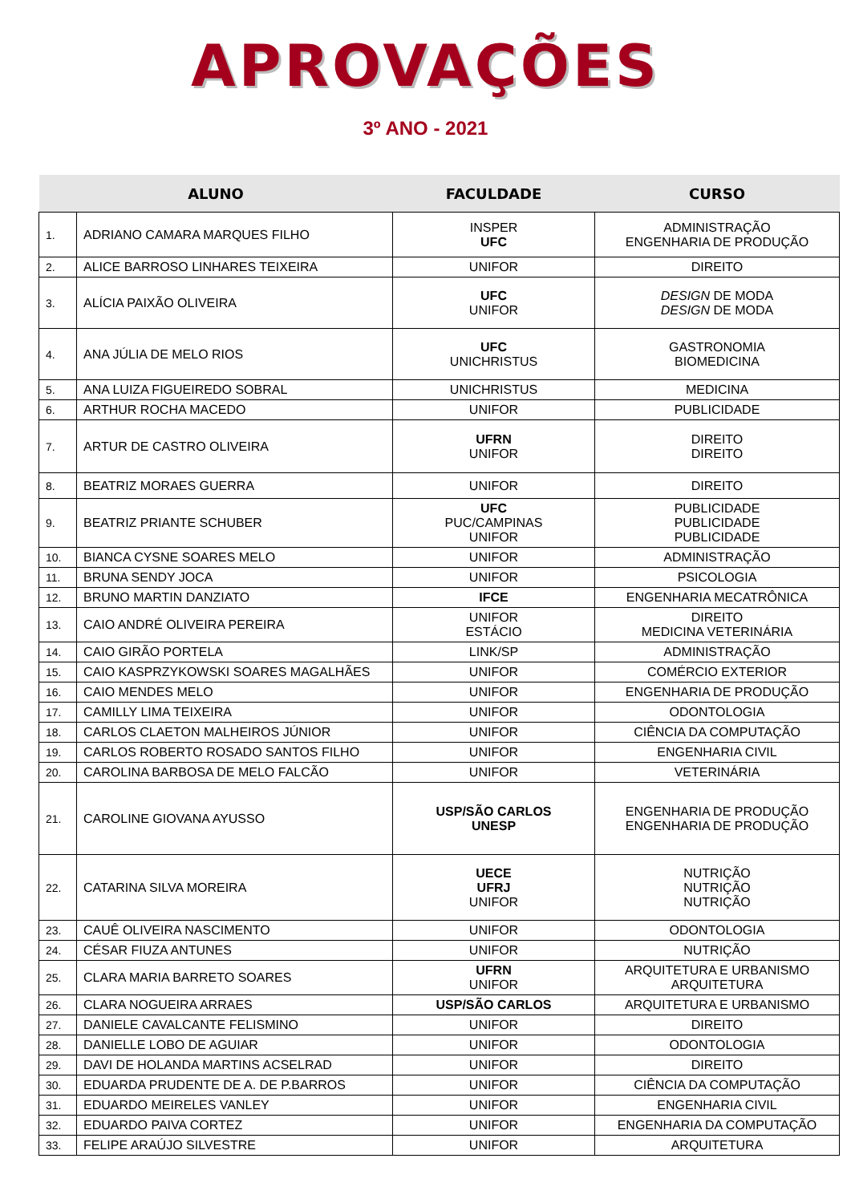APROVAÇÕES
3º ANO - 2021
| ALUNO | | FACULDADE | CURSO |
| --- | --- | --- | --- |
| 1. | ADRIANO CAMARA MARQUES FILHO | INSPER UFC | ADMINISTRAÇÃO ENGENHARIA DE PRODUÇÃO |
| 2. | ALICE BARROSO LINHARES TEIXEIRA | UNIFOR | DIREITO |
| 3. | ALÍCIA PAIXÃO OLIVEIRA | UFC UNIFOR | DESIGN DE MODA DESIGN DE MODA |
| 4. | ANA JÚLIA DE MELO RIOS | UFC UNICHRISTUS | GASTRONOMIA BIOMEDICINA |
| 5. | ANA LUIZA FIGUEIREDO SOBRAL | UNICHRISTUS | MEDICINA |
| 6. | ARTHUR ROCHA MACEDO | UNIFOR | PUBLICIDADE |
| 7. | ARTUR DE CASTRO OLIVEIRA | UFRN UNIFOR | DIREITO DIREITO |
| 8. | BEATRIZ MORAES GUERRA | UNIFOR | DIREITO |
| 9. | BEATRIZ PRIANTE SCHUBER | UFC PUC/CAMPINAS UNIFOR | PUBLICIDADE PUBLICIDADE PUBLICIDADE |
| 10. | BIANCA CYSNE SOARES MELO | UNIFOR | ADMINISTRAÇÃO |
| 11. | BRUNA SENDY JOCA | UNIFOR | PSICOLOGIA |
| 12. | BRUNO MARTIN DANZIATO | IFCE | ENGENHARIA MECATRÔNICA |
| 13. | CAIO ANDRÉ OLIVEIRA PEREIRA | UNIFOR ESTÁCIO | DIREITO MEDICINA VETERINÁRIA |
| 14. | CAIO GIRÃO PORTELA | LINK/SP | ADMINISTRAÇÃO |
| 15. | CAIO KASPRZYKOWSKI SOARES MAGALHÃES | UNIFOR | COMÉRCIO EXTERIOR |
| 16. | CAIO MENDES MELO | UNIFOR | ENGENHARIA DE PRODUÇÃO |
| 17. | CAMILLY LIMA TEIXEIRA | UNIFOR | ODONTOLOGIA |
| 18. | CARLOS CLAETON MALHEIROS JÚNIOR | UNIFOR | CIÊNCIA DA COMPUTAÇÃO |
| 19. | CARLOS ROBERTO ROSADO SANTOS FILHO | UNIFOR | ENGENHARIA CIVIL |
| 20. | CAROLINA BARBOSA DE MELO FALCÃO | UNIFOR | VETERINÁRIA |
| 21. | CAROLINE GIOVANA AYUSSO | USP/SÃO CARLOS UNESP | ENGENHARIA DE PRODUÇÃO ENGENHARIA DE PRODUÇÃO |
| 22. | CATARINA SILVA MOREIRA | UECE UFRJ UNIFOR | NUTRIÇÃO NUTRIÇÃO NUTRIÇÃO |
| 23. | CAUÊ OLIVEIRA NASCIMENTO | UNIFOR | ODONTOLOGIA |
| 24. | CÉSAR FIUZA ANTUNES | UNIFOR | NUTRIÇÃO |
| 25. | CLARA MARIA BARRETO SOARES | UFRN UNIFOR | ARQUITETURA E URBANISMO ARQUITETURA |
| 26. | CLARA NOGUEIRA ARRAES | USP/SÃO CARLOS | ARQUITETURA E URBANISMO |
| 27. | DANIELE CAVALCANTE FELISMINO | UNIFOR | DIREITO |
| 28. | DANIELLE LOBO DE AGUIAR | UNIFOR | ODONTOLOGIA |
| 29. | DAVI DE HOLANDA MARTINS ACSELRAD | UNIFOR | DIREITO |
| 30. | EDUARDA PRUDENTE DE A. DE P.BARROS | UNIFOR | CIÊNCIA DA COMPUTAÇÃO |
| 31. | EDUARDO MEIRELES VANLEY | UNIFOR | ENGENHARIA CIVIL |
| 32. | EDUARDO PAIVA CORTEZ | UNIFOR | ENGENHARIA DA COMPUTAÇÃO |
| 33. | FELIPE ARAÚJO SILVESTRE | UNIFOR | ARQUITETURA |